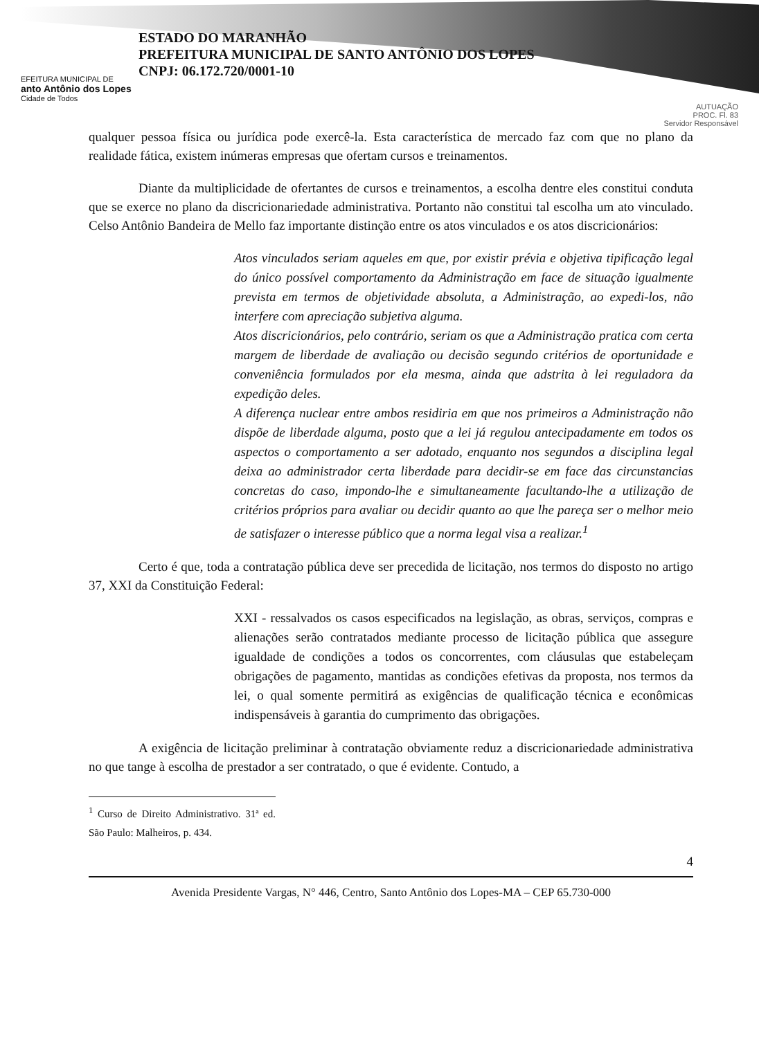EFEITURA MUNICIPAL DE
anto Antônio dos Lopes
Cidade de Todos
ESTADO DO MARANHÃO
PREFEITURA MUNICIPAL DE SANTO ANTÔNIO DOS LOPES
CNPJ: 06.172.720/0001-10
AUTUAÇÃO
PROC. Fl. 83
Servidor Responsável
qualquer pessoa física ou jurídica pode exercê-la. Esta característica de mercado faz com que no plano da realidade fática, existem inúmeras empresas que ofertam cursos e treinamentos.
Diante da multiplicidade de ofertantes de cursos e treinamentos, a escolha dentre eles constitui conduta que se exerce no plano da discricionariedade administrativa. Portanto não constitui tal escolha um ato vinculado. Celso Antônio Bandeira de Mello faz importante distinção entre os atos vinculados e os atos discricionários:
Atos vinculados seriam aqueles em que, por existir prévia e objetiva tipificação legal do único possível comportamento da Administração em face de situação igualmente prevista em termos de objetividade absoluta, a Administração, ao expedi-los, não interfere com apreciação subjetiva alguma.
Atos discricionários, pelo contrário, seriam os que a Administração pratica com certa margem de liberdade de avaliação ou decisão segundo critérios de oportunidade e conveniência formulados por ela mesma, ainda que adstrita à lei reguladora da expedição deles.
A diferença nuclear entre ambos residiria em que nos primeiros a Administração não dispõe de liberdade alguma, posto que a lei já regulou antecipadamente em todos os aspectos o comportamento a ser adotado, enquanto nos segundos a disciplina legal deixa ao administrador certa liberdade para decidir-se em face das circunstancias concretas do caso, impondo-lhe e simultaneamente facultando-lhe a utilização de critérios próprios para avaliar ou decidir quanto ao que lhe pareça ser o melhor meio de satisfazer o interesse público que a norma legal visa a realizar.<sup>1</sup>
Certo é que, toda a contratação pública deve ser precedida de licitação, nos termos do disposto no artigo 37, XXI da Constituição Federal:
XXI - ressalvados os casos especificados na legislação, as obras, serviços, compras e alienações serão contratados mediante processo de licitação pública que assegure igualdade de condições a todos os concorrentes, com cláusulas que estabeleçam obrigações de pagamento, mantidas as condições efetivas da proposta, nos termos da lei, o qual somente permitirá as exigências de qualificação técnica e econômicas indispensáveis à garantia do cumprimento das obrigações.
A exigência de licitação preliminar à contratação obviamente reduz a discricionariedade administrativa no que tange à escolha de prestador a ser contratado, o que é evidente. Contudo, a
<sup>1</sup> Curso de Direito Administrativo. 31ª ed. São Paulo: Malheiros, p. 434.
4
Avenida Presidente Vargas, N° 446, Centro, Santo Antônio dos Lopes-MA – CEP 65.730-000